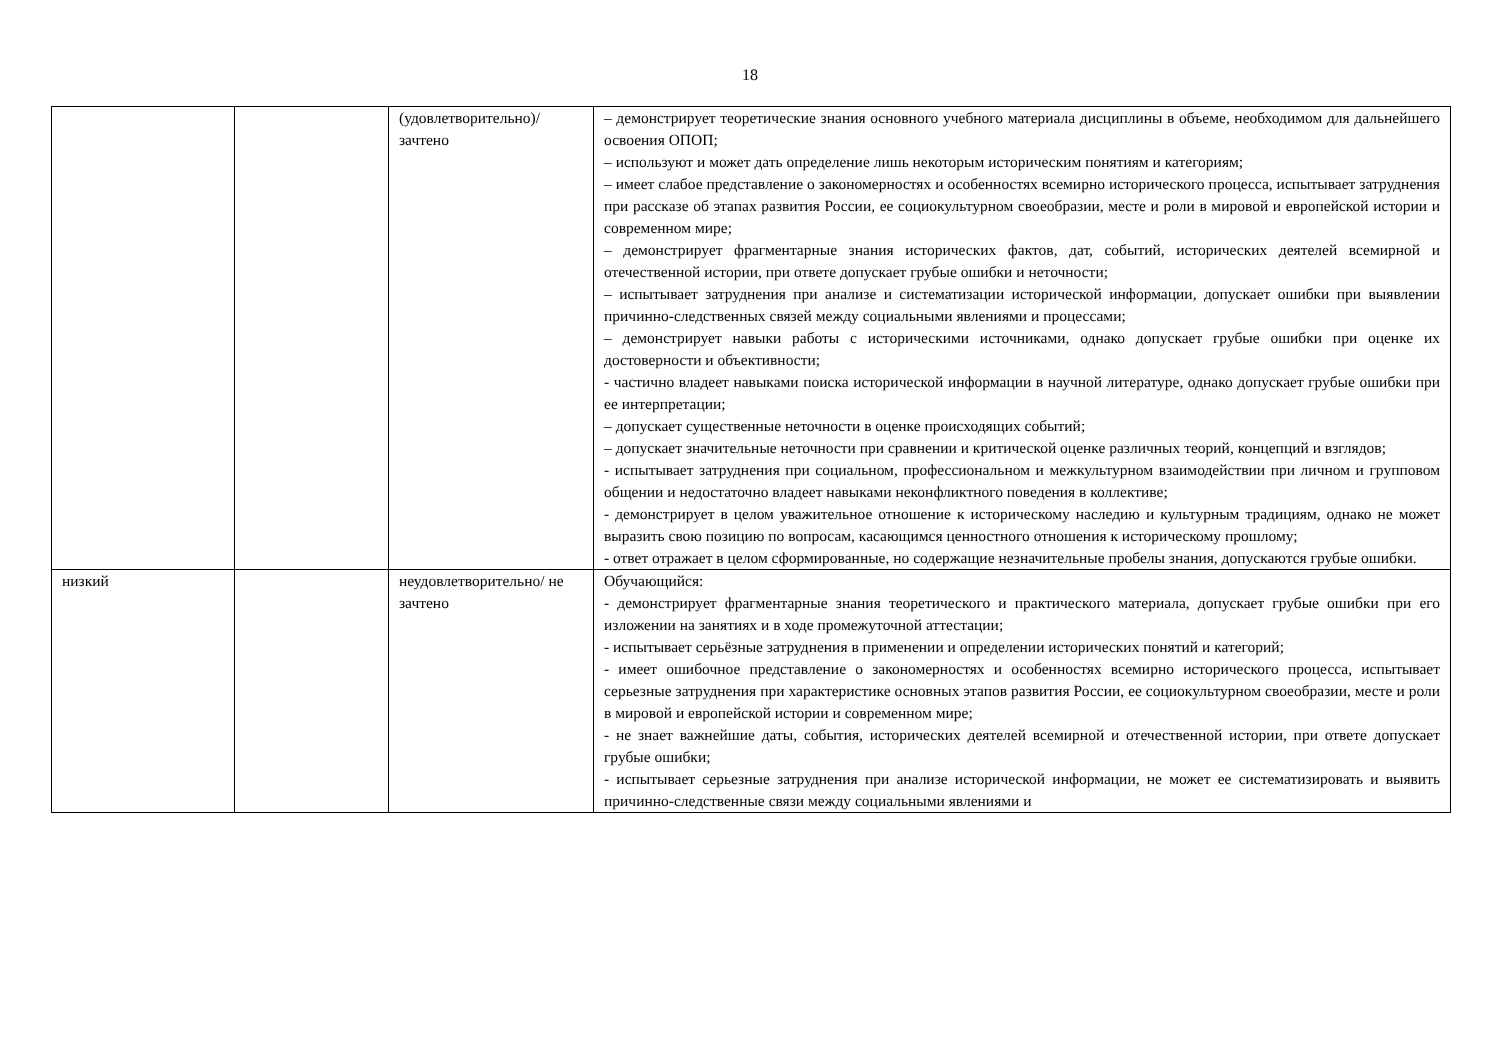18
| | | (удовлетворительно)/ зачтено | – демонстрирует теоретические знания основного учебного материала дисциплины в объеме, необходимом для дальнейшего освоения ОПОП; – используют и может дать определение лишь некоторым историческим понятиям и категориям; – имеет слабое представление о закономерностях и особенностях всемирно исторического процесса, испытывает затруднения при рассказе об этапах развития России, ее социокультурном своеобразии, месте и роли в мировой и европейской истории и современном мире; – демонстрирует фрагментарные знания исторических фактов, дат, событий, исторических деятелей всемирной и отечественной истории, при ответе допускает грубые ошибки и неточности; – испытывает затруднения при анализе и систематизации исторической информации, допускает ошибки при выявлении причинно-следственных связей между социальными явлениями и процессами; – демонстрирует навыки работы с историческими источниками, однако допускает грубые ошибки при оценке их достоверности и объективности; - частично владеет навыками поиска исторической информации в научной литературе, однако допускает грубые ошибки при ее интерпретации; – допускает существенные неточности в оценке происходящих событий; – допускает значительные неточности при сравнении и критической оценке различных теорий, концепций и взглядов; - испытывает затруднения при социальном, профессиональном и межкультурном взаимодействии при личном и групповом общении и недостаточно владеет навыками неконфликтного поведения в коллективе; - демонстрирует в целом уважительное отношение к историческому наследию и культурным традициям, однако не может выразить свою позицию по вопросам, касающимся ценностного отношения к историческому прошлому; - ответ отражает в целом сформированные, но содержащие незначительные пробелы знания, допускаются грубые ошибки. |
| низкий | | неудовлетворительно/ не зачтено | Обучающийся: - демонстрирует фрагментарные знания теоретического и практического материала, допускает грубые ошибки при его изложении на занятиях и в ходе промежуточной аттестации; - испытывает серьёзные затруднения в применении и определении исторических понятий и категорий; - имеет ошибочное представление о закономерностях и особенностях всемирно исторического процесса, испытывает серьезные затруднения при характеристике основных этапов развития России, ее социокультурном своеобразии, месте и роли в мировой и европейской истории и современном мире; - не знает важнейшие даты, события, исторических деятелей всемирной и отечественной истории, при ответе допускает грубые ошибки; - испытывает серьезные затруднения при анализе исторической информации, не может ее систематизировать и выявить причинно-следственные связи между социальными явлениями и |